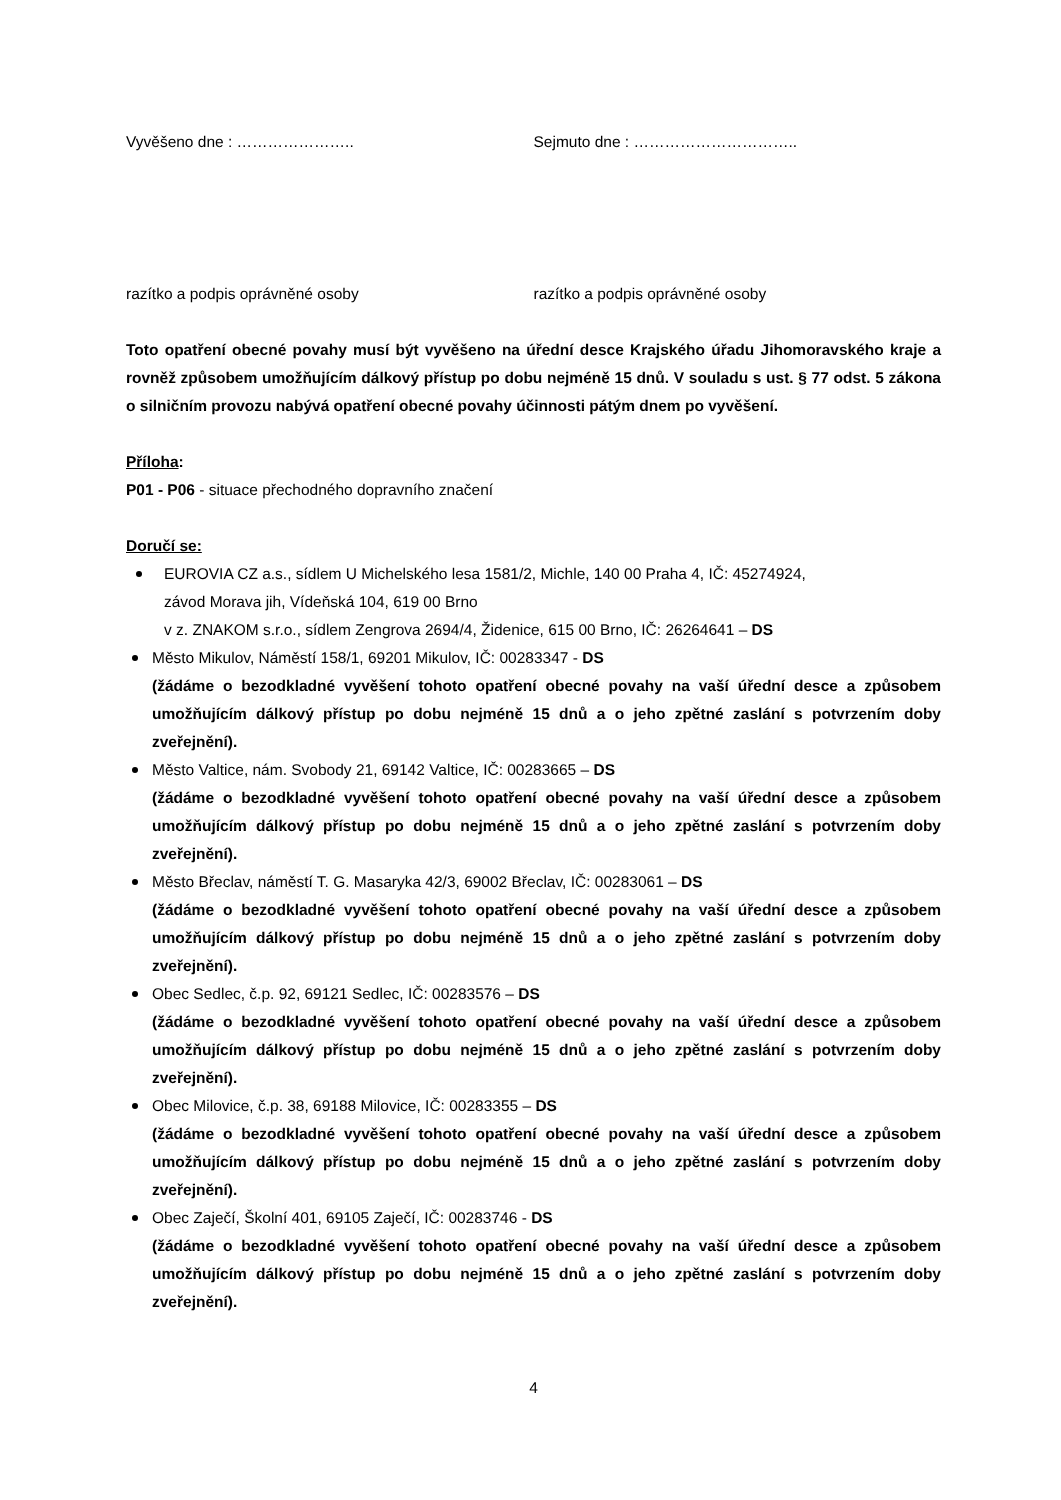Vyvěšeno dne : ………………….. Sejmuto dne : …………………………..
razítko a podpis oprávněné osoby razítko a podpis oprávněné osoby
Toto opatření obecné povahy musí být vyvěšeno na úřední desce Krajského úřadu Jihomoravského kraje a rovněž způsobem umožňujícím dálkový přístup po dobu nejméně 15 dnů. V souladu s ust. § 77 odst. 5 zákona o silničním provozu nabývá opatření obecné povahy účinnosti pátým dnem po vyvěšení.
Příloha:
P01 - P06 - situace přechodného dopravního značení
Doručí se:
EUROVIA CZ a.s., sídlem U Michelského lesa 1581/2, Michle, 140 00 Praha 4, IČ: 45274924,
závod Morava jih, Vídeňská 104, 619 00 Brno
v z. ZNAKOM s.r.o., sídlem Zengrova 2694/4, Židenice, 615 00 Brno, IČ: 26264641 – DS
Město Mikulov, Náměstí 158/1, 69201 Mikulov, IČ: 00283347 - DS
(žádáme o bezodkladné vyvěšení tohoto opatření obecné povahy na vaší úřední desce a způsobem umožňujícím dálkový přístup po dobu nejméně 15 dnů a o jeho zpětné zaslání s potvrzením doby zveřejnění).
Město Valtice, nám. Svobody 21, 69142 Valtice, IČ: 00283665 – DS
(žádáme o bezodkladné vyvěšení tohoto opatření obecné povahy na vaší úřední desce a způsobem umožňujícím dálkový přístup po dobu nejméně 15 dnů a o jeho zpětné zaslání s potvrzením doby zveřejnění).
Město Břeclav, náměstí T. G. Masaryka 42/3, 69002 Břeclav, IČ: 00283061 – DS
(žádáme o bezodkladné vyvěšení tohoto opatření obecné povahy na vaší úřední desce a způsobem umožňujícím dálkový přístup po dobu nejméně 15 dnů a o jeho zpětné zaslání s potvrzením doby zveřejnění).
Obec Sedlec, č.p. 92, 69121 Sedlec, IČ: 00283576 – DS
(žádáme o bezodkladné vyvěšení tohoto opatření obecné povahy na vaší úřední desce a způsobem umožňujícím dálkový přístup po dobu nejméně 15 dnů a o jeho zpětné zaslání s potvrzením doby zveřejnění).
Obec Milovice, č.p. 38, 69188 Milovice, IČ: 00283355 – DS
(žádáme o bezodkladné vyvěšení tohoto opatření obecné povahy na vaší úřední desce a způsobem umožňujícím dálkový přístup po dobu nejméně 15 dnů a o jeho zpětné zaslání s potvrzením doby zveřejnění).
Obec Zaječí, Školní 401, 69105 Zaječí, IČ: 00283746 - DS
(žádáme o bezodkladné vyvěšení tohoto opatření obecné povahy na vaší úřední desce a způsobem umožňujícím dálkový přístup po dobu nejméně 15 dnů a o jeho zpětné zaslání s potvrzením doby zveřejnění).
4